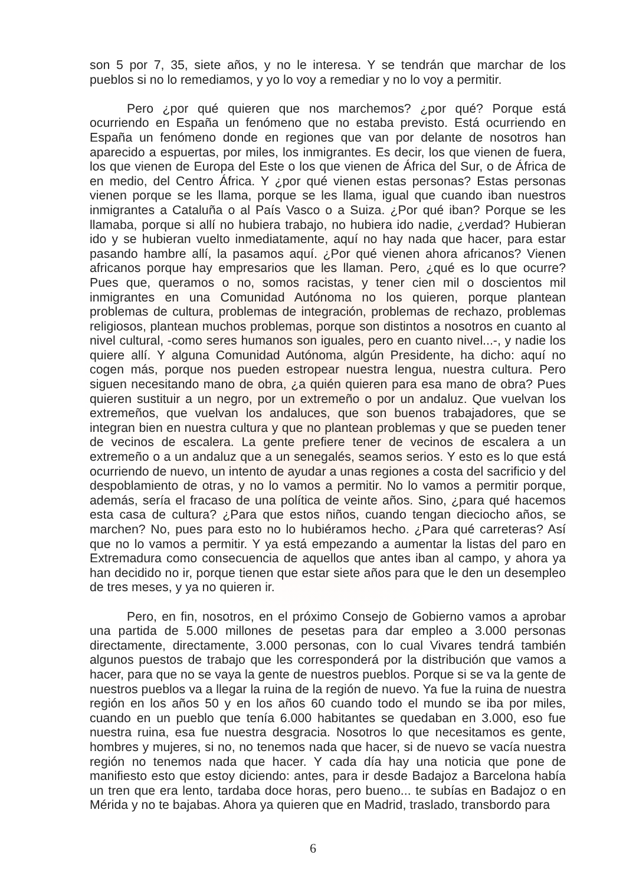son 5 por 7, 35, siete años, y no le interesa. Y se tendrán que marchar de los pueblos si no lo remediamos, y yo lo voy a remediar y no lo voy a permitir.
Pero ¿por qué quieren que nos marchemos? ¿por qué? Porque está ocurriendo en España un fenómeno que no estaba previsto. Está ocurriendo en España un fenómeno donde en regiones que van por delante de nosotros han aparecido a espuertas, por miles, los inmigrantes. Es decir, los que vienen de fuera, los que vienen de Europa del Este o los que vienen de África del Sur, o de África de en medio, del Centro África. Y ¿por qué vienen estas personas? Estas personas vienen porque se les llama, porque se les llama, igual que cuando iban nuestros inmigrantes a Cataluña o al País Vasco o a Suiza. ¿Por qué iban? Porque se les llamaba, porque si allí no hubiera trabajo, no hubiera ido nadie, ¿verdad? Hubieran ido y se hubieran vuelto inmediatamente, aquí no hay nada que hacer, para estar pasando hambre allí, la pasamos aquí. ¿Por qué vienen ahora africanos? Vienen africanos porque hay empresarios que les llaman. Pero, ¿qué es lo que ocurre? Pues que, queramos o no, somos racistas, y tener cien mil o doscientos mil inmigrantes en una Comunidad Autónoma no los quieren, porque plantean problemas de cultura, problemas de integración, problemas de rechazo, problemas religiosos, plantean muchos problemas, porque son distintos a nosotros en cuanto al nivel cultural, -como seres humanos son iguales, pero en cuanto nivel...-, y nadie los quiere allí. Y alguna Comunidad Autónoma, algún Presidente, ha dicho: aquí no cogen más, porque nos pueden estropear nuestra lengua, nuestra cultura. Pero siguen necesitando mano de obra, ¿a quién quieren para esa mano de obra? Pues quieren sustituir a un negro, por un extremeño o por un andaluz. Que vuelvan los extremeños, que vuelvan los andaluces, que son buenos trabajadores, que se integran bien en nuestra cultura y que no plantean problemas y que se pueden tener de vecinos de escalera. La gente prefiere tener de vecinos de escalera a un extremeño o a un andaluz que a un senegalés, seamos serios. Y esto es lo que está ocurriendo de nuevo, un intento de ayudar a unas regiones a costa del sacrificio y del despoblamiento de otras, y no lo vamos a permitir. No lo vamos a permitir porque, además, sería el fracaso de una política de veinte años. Sino, ¿para qué hacemos esta casa de cultura? ¿Para que estos niños, cuando tengan dieciocho años, se marchen? No, pues para esto no lo hubiéramos hecho. ¿Para qué carreteras? Así que no lo vamos a permitir. Y ya está empezando a aumentar la listas del paro en Extremadura como consecuencia de aquellos que antes iban al campo, y ahora ya han decidido no ir, porque tienen que estar siete años para que le den un desempleo de tres meses, y ya no quieren ir.
Pero, en fin, nosotros, en el próximo Consejo de Gobierno vamos a aprobar una partida de 5.000 millones de pesetas para dar empleo a 3.000 personas directamente, directamente, 3.000 personas, con lo cual Vivares tendrá también algunos puestos de trabajo que les corresponderá por la distribución que vamos a hacer, para que no se vaya la gente de nuestros pueblos. Porque si se va la gente de nuestros pueblos va a llegar la ruina de la región de nuevo. Ya fue la ruina de nuestra región en los años 50 y en los años 60 cuando todo el mundo se iba por miles, cuando en un pueblo que tenía 6.000 habitantes se quedaban en 3.000, eso fue nuestra ruina, esa fue nuestra desgracia. Nosotros lo que necesitamos es gente, hombres y mujeres, si no, no tenemos nada que hacer, si de nuevo se vacía nuestra región no tenemos nada que hacer. Y cada día hay una noticia que pone de manifiesto esto que estoy diciendo: antes, para ir desde Badajoz a Barcelona había un tren que era lento, tardaba doce horas, pero bueno... te subías en Badajoz o en Mérida y no te bajabas. Ahora ya quieren que en Madrid, traslado, transbordo para
6